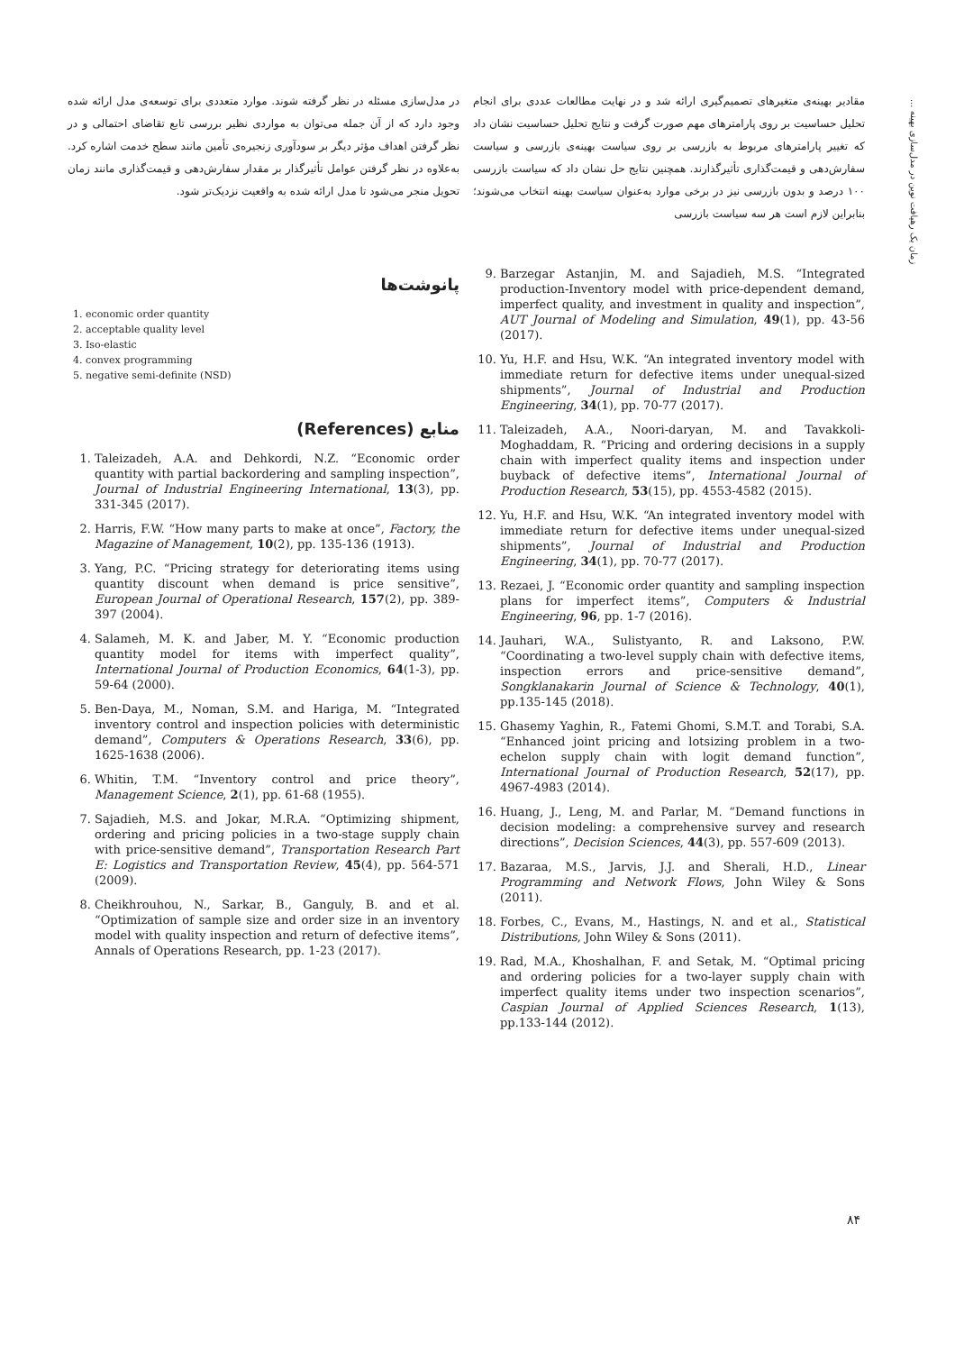زمان یک رهیافت نوین در مدل‌سازی بهینه ...
مقادیر بهینه‌ی متغیرهای تصمیم‌گیری ارائه شد و در نهایت مطالعات عددی برای انجام تحلیل حساسیت بر روی پارامترهای مهم صورت گرفت و نتایج تحلیل حساسیت نشان داد که تغییر پارامترهای مربوط به بازرسی بر روی سیاست بهینه‌ی بازرسی و سیاست سفارش‌دهی و قیمت‌گذاری تأثیرگذارند. همچنین نتایج حل نشان داد که سیاست بازرسی ۱۰۰ درصد و بدون بازرسی نیز در برخی موارد به‌عنوان سیاست بهینه انتخاب می‌شوند؛ بنابراین لازم است هر سه سیاست بازرسی
در مدل‌سازی مسئله در نظر گرفته شوند. موارد متعددی برای توسعه‌ی مدل ارائه شده وجود دارد که از آن جمله می‌توان به مواردی نظیر بررسی تابع تقاضای احتمالی و در نظر گرفتن اهداف مؤثر دیگر بر سودآوری زنجیره‌ی تأمین مانند سطح خدمت اشاره کرد. به‌علاوه در نظر گرفتن عوامل تأثیرگذار بر مقدار سفارش‌دهی و قیمت‌گذاری مانند زمان تحویل منجر می‌شود تا مدل ارائه شده به واقعیت نزدیک‌تر شود.
9. Barzegar Astanjin, M. and Sajadieh, M.S. “Integrated production-Inventory model with price-dependent demand, imperfect quality, and investment in quality and inspection”, AUT Journal of Modeling and Simulation, 49(1), pp. 43-56 (2017).
10. Yu, H.F. and Hsu, W.K. “An integrated inventory model with immediate return for defective items under unequal-sized shipments”, Journal of Industrial and Production Engineering, 34(1), pp. 70-77 (2017).
11. Taleizadeh, A.A., Noori-daryan, M. and Tavakkoli-Moghaddam, R. “Pricing and ordering decisions in a supply chain with imperfect quality items and inspection under buyback of defective items”, International Journal of Production Research, 53(15), pp. 4553-4582 (2015).
12. Yu, H.F. and Hsu, W.K. “An integrated inventory model with immediate return for defective items under unequal-sized shipments”, Journal of Industrial and Production Engineering, 34(1), pp. 70-77 (2017).
13. Rezaei, J. “Economic order quantity and sampling inspection plans for imperfect items”, Computers & Industrial Engineering, 96, pp. 1-7 (2016).
14. Jauhari, W.A., Sulistyanto, R. and Laksono, P.W. “Coordinating a two-level supply chain with defective items, inspection errors and price-sensitive demand”, Songklanakarin Journal of Science & Technology, 40(1), pp.135-145 (2018).
15. Ghasemy Yaghin, R., Fatemi Ghomi, S.M.T. and Torabi, S.A. “Enhanced joint pricing and lotsizing problem in a two-echelon supply chain with logit demand function”, International Journal of Production Research, 52(17), pp. 4967-4983 (2014).
16. Huang, J., Leng, M. and Parlar, M. “Demand functions in decision modeling: a comprehensive survey and research directions”, Decision Sciences, 44(3), pp. 557-609 (2013).
17. Bazaraa, M.S., Jarvis, J.J. and Sherali, H.D., Linear Programming and Network Flows, John Wiley & Sons (2011).
18. Forbes, C., Evans, M., Hastings, N. and et al., Statistical Distributions, John Wiley & Sons (2011).
19. Rad, M.A., Khoshalhan, F. and Setak, M. “Optimal pricing and ordering policies for a two-layer supply chain with imperfect quality items under two inspection scenarios”, Caspian Journal of Applied Sciences Research, 1(13), pp.133-144 (2012).
پانوشت‌ها
1. economic order quantity
2. acceptable quality level
3. Iso-elastic
4. convex programming
5. negative semi-definite (NSD)
منابع (References)
1. Taleizadeh, A.A. and Dehkordi, N.Z. “Economic order quantity with partial backordering and sampling inspection”, Journal of Industrial Engineering International, 13(3), pp. 331-345 (2017).
2. Harris, F.W. “How many parts to make at once”, Factory, the Magazine of Management, 10(2), pp. 135-136 (1913).
3. Yang, P.C. “Pricing strategy for deteriorating items using quantity discount when demand is price sensitive”, European Journal of Operational Research, 157(2), pp. 389-397 (2004).
4. Salameh, M. K. and Jaber, M. Y. “Economic production quantity model for items with imperfect quality”, International Journal of Production Economics, 64(1-3), pp. 59-64 (2000).
5. Ben-Daya, M., Noman, S.M. and Hariga, M. “Integrated inventory control and inspection policies with deterministic demand”, Computers & Operations Research, 33(6), pp. 1625-1638 (2006).
6. Whitin, T.M. “Inventory control and price theory”, Management Science, 2(1), pp. 61-68 (1955).
7. Sajadieh, M.S. and Jokar, M.R.A. “Optimizing shipment, ordering and pricing policies in a two-stage supply chain with price-sensitive demand”, Transportation Research Part E: Logistics and Transportation Review, 45(4), pp. 564-571 (2009).
8. Cheikhrouhou, N., Sarkar, B., Ganguly, B. and et al. “Optimization of sample size and order size in an inventory model with quality inspection and return of defective items”, Annals of Operations Research, pp. 1-23 (2017).
۸۴